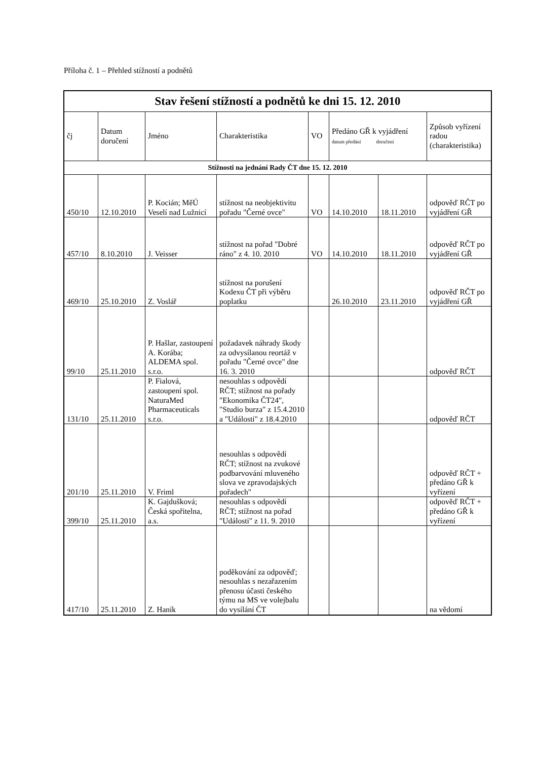Příloha č. 1 – Přehled stížností a podnětů
| Stav řešení stížností a podnětů ke dni 15. 12. 2010 | | | | | | | |
| --- | --- | --- | --- | --- | --- | --- | --- |
| čj | Datum doručení | Jméno | Charakteristika | VO | Předáno GŘ k vyjádření datum předání doručení | | Způsob vyřízení radou (charakteristika) |
| Stížnosti na jednání Rady ČT dne 15. 12. 2010 | | | | | | | |
| 450/10 | 12.10.2010 | P. Kocián; MěÚ Veselí nad Lužnicí | stížnost na neobjektivitu pořadu "Černé ovce" | VO | 14.10.2010 | 18.11.2010 | odpověď RČT po vyjádření GŘ |
| 457/10 | 8.10.2010 | J. Veisser | stížnost na pořad "Dobré ráno" z 4. 10. 2010 | VO | 14.10.2010 | 18.11.2010 | odpověď RČT po vyjádření GŘ |
| 469/10 | 25.10.2010 | Z. Voslář | stížnost na porušení Kodexu ČT při výběru poplatku | | 26.10.2010 | 23.11.2010 | odpověď RČT po vyjádření GŘ |
| 99/10 | 25.11.2010 | P. Hašlar, zastoupení A. Korába; ALDEMA spol. s.r.o. | požadavek náhrady škody za odvysílanou reortáž v pořadu "Černé ovce" dne 16. 3. 2010 | | | | odpověď RČT |
| 131/10 | 25.11.2010 | P. Fialová, zastoupení spol. NaturaMed Pharmaceuticals s.r.o. | nesouhlas s odpovědí RČT; stížnost na pořady "Ekonomika ČT24", "Studio burza" z 15.4.2010 a "Události" z 18.4.2010 | | | | odpověď RČT |
| 201/10 | 25.11.2010 | V. Friml | nesouhlas s odpovědí RČT; stížnost na zvukové podbarvování mluveného slova ve zpravodajských pořadech" | | | | odpověď RČT + předáno GŘ k vyřízení |
| 399/10 | 25.11.2010 | K. Gajdušková; Česká spořitelna, a.s. | nesouhlas s odpovědí RČT; stížnost na pořad "Události" z 11. 9. 2010 | | | | odpověď RČT + předáno GŘ k vyřízení |
| 417/10 | 25.11.2010 | Z. Haník | poděkování za odpověď; nesouhlas s nezařazením přenosu účasti českého týmu na MS ve volejbalu do vysílání ČT | | | | na vědomí |